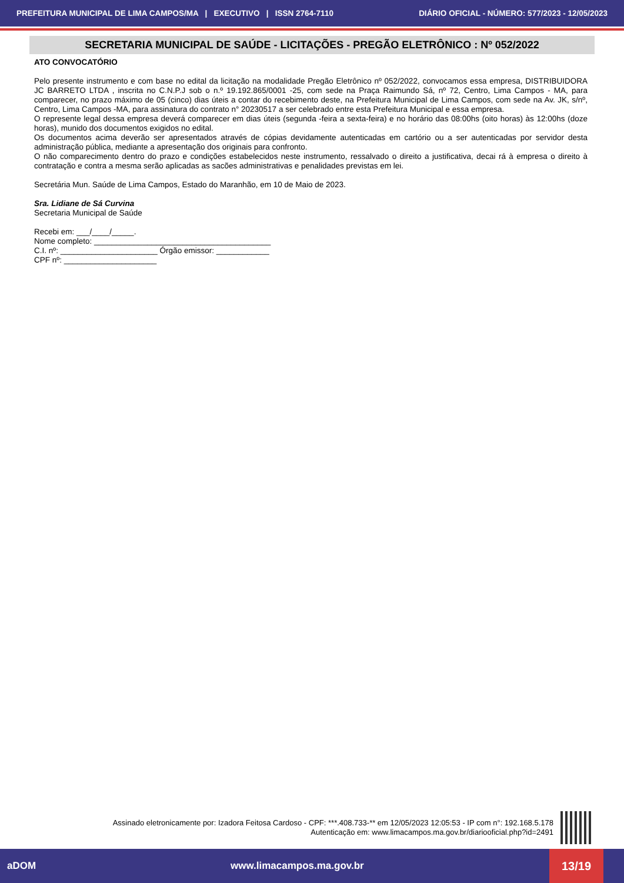PREFEITURA MUNICIPAL DE LIMA CAMPOS/MA | EXECUTIVO | ISSN 2764-7110 DIÁRIO OFICIAL - NÚMERO: 577/2023 - 12/05/2023
SECRETARIA MUNICIPAL DE SAÚDE - LICITAÇÕES - PREGÃO ELETRÔNICO : Nº 052/2022
ATO CONVOCATÓRIO
Pelo presente instrumento e com base no edital da licitação na modalidade Pregão Eletrônico nº 052/2022, convocamos essa empresa, DISTRIBUIDORA JC BARRETO LTDA , inscrita no C.N.P.J sob o n.º 19.192.865/0001 -25, com sede na Praça Raimundo Sá, nº 72, Centro, Lima Campos - MA, para comparecer, no prazo máximo de 05 (cinco) dias úteis a contar do recebimento deste, na Prefeitura Municipal de Lima Campos, com sede na Av. JK, s/nº, Centro, Lima Campos -MA, para assinatura do contrato n° 20230517 a ser celebrado entre esta Prefeitura Municipal e essa empresa.
O represente legal dessa empresa deverá comparecer em dias úteis (segunda -feira a sexta-feira) e no horário das 08:00hs (oito horas) às 12:00hs (doze horas), munido dos documentos exigidos no edital.
Os documentos acima deverão ser apresentados através de cópias devidamente autenticadas em cartório ou a ser autenticadas por servidor desta administração pública, mediante a apresentação dos originais para confronto.
O não comparecimento dentro do prazo e condições estabelecidos neste instrumento, ressalvado o direito a justificativa, decai rá à empresa o direito à contratação e contra a mesma serão aplicadas as sacões administrativas e penalidades previstas em lei.
Secretária Mun. Saúde de Lima Campos, Estado do Maranhão, em 10 de Maio de 2023.
Sra. Lidiane de Sá Curvina
Secretaria Municipal de Saúde
Recebi em: ___/____/_____.
Nome completo: ________________________________________
C.I. nº: ______________________ Órgão emissor: ____________
CPF nº: _____________________
Assinado eletronicamente por: Izadora Feitosa Cardoso - CPF: ***.408.733-** em 12/05/2023 12:05:53 - IP com n°: 192.168.5.178
Autenticação em: www.limacampos.ma.gov.br/diariooficial.php?id=2491
aDOM www.limacampos.ma.gov.br
13/19